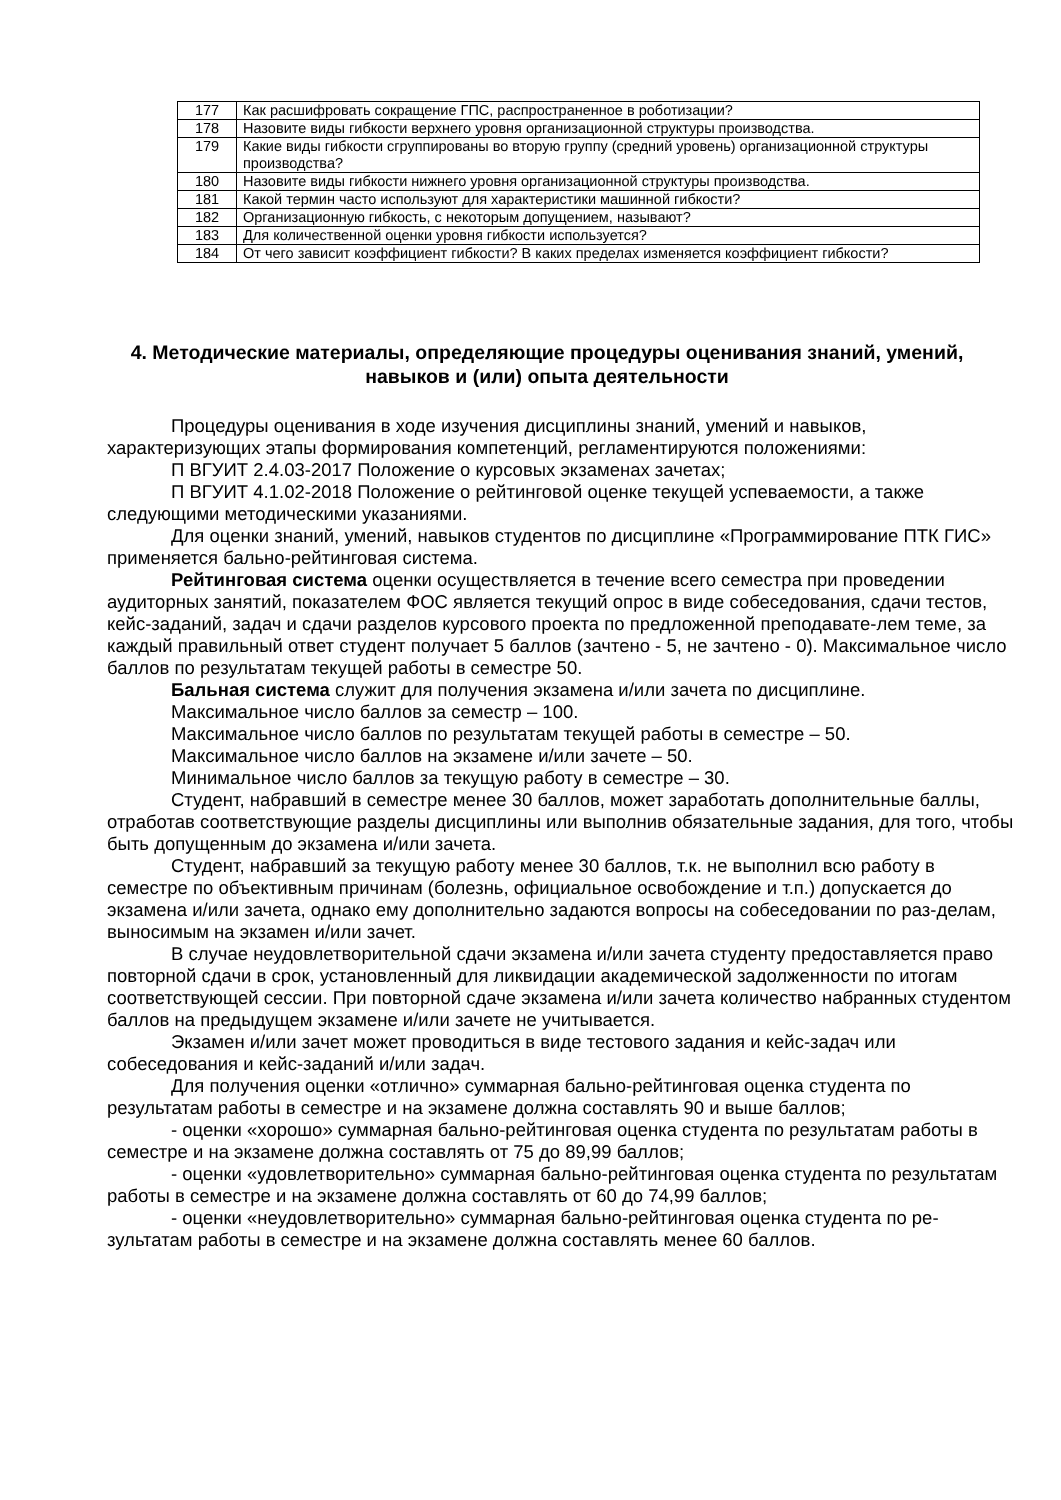| 177 | Как расшифровать сокращение ГПС, распространенное в роботизации? |
| 178 | Назовите виды гибкости верхнего уровня организационной структуры производства. |
| 179 | Какие виды гибкости сгруппированы во вторую группу (средний уровень) организационной структуры производства? |
| 180 | Назовите виды гибкости нижнего уровня организационной структуры производства. |
| 181 | Какой термин часто используют для характеристики машинной гибкости? |
| 182 | Организационную гибкость, с некоторым допущением, называют? |
| 183 | Для количественной оценки уровня гибкости используется? |
| 184 | От чего зависит коэффициент гибкости? В каких пределах изменяется коэффициент гибкости? |
4. Методические материалы, определяющие процедуры оценивания знаний, умений, навыков и (или) опыта деятельности
Процедуры оценивания в ходе изучения дисциплины знаний, умений и навыков, характеризующих этапы формирования компетенций, регламентируются положениями:
П ВГУИТ 2.4.03-2017 Положение о курсовых экзаменах зачетах;
П ВГУИТ 4.1.02-2018 Положение о рейтинговой оценке текущей успеваемости, а также следующими методическими указаниями.
Для оценки знаний, умений, навыков студентов по дисциплине «Программирование ПТК ГИС» применяется бально-рейтинговая система.
Рейтинговая система оценки осуществляется в течение всего семестра при проведении аудиторных занятий, показателем ФОС является текущий опрос в виде собеседования, сдачи тестов, кейс-заданий, задач и сдачи разделов курсового проекта по предложенной преподавате-лем теме, за каждый правильный ответ студент получает 5 баллов (зачтено - 5, не зачтено - 0). Максимальное число баллов по результатам текущей работы в семестре 50.
Бальная система служит для получения экзамена и/или зачета по дисциплине.
Максимальное число баллов за семестр – 100.
Максимальное число баллов по результатам текущей работы в семестре – 50.
Максимальное число баллов на экзамене и/или зачете – 50.
Минимальное число баллов за текущую работу в семестре – 30.
Студент, набравший в семестре менее 30 баллов, может заработать дополнительные баллы, отработав соответствующие разделы дисциплины или выполнив обязательные задания, для того, чтобы быть допущенным до экзамена и/или зачета.
Студент, набравший за текущую работу менее 30 баллов, т.к. не выполнил всю работу в семестре по объективным причинам (болезнь, официальное освобождение и т.п.) допускается до экзамена и/или зачета, однако ему дополнительно задаются вопросы на собеседовании по раз-делам, выносимым на экзамен и/или зачет.
В случае неудовлетворительной сдачи экзамена и/или зачета студенту предоставляется право повторной сдачи в срок, установленный для ликвидации академической задолженности по итогам соответствующей сессии. При повторной сдаче экзамена и/или зачета количество набранных студентом баллов на предыдущем экзамене и/или зачете не учитывается.
Экзамен и/или зачет может проводиться в виде тестового задания и кейс-задач или собеседования и кейс-заданий и/или задач.
Для получения оценки «отлично» суммарная бально-рейтинговая оценка студента по результатам работы в семестре и на экзамене должна составлять 90 и выше баллов;
- оценки «хорошо» суммарная бально-рейтинговая оценка студента по результатам работы в семестре и на экзамене должна составлять от 75 до 89,99 баллов;
- оценки «удовлетворительно» суммарная бально-рейтинговая оценка студента по результатам работы в семестре и на экзамене должна составлять от 60 до 74,99 баллов;
- оценки «неудовлетворительно» суммарная бально-рейтинговая оценка студента по ре-зультатам работы в семестре и на экзамене должна составлять менее 60 баллов.